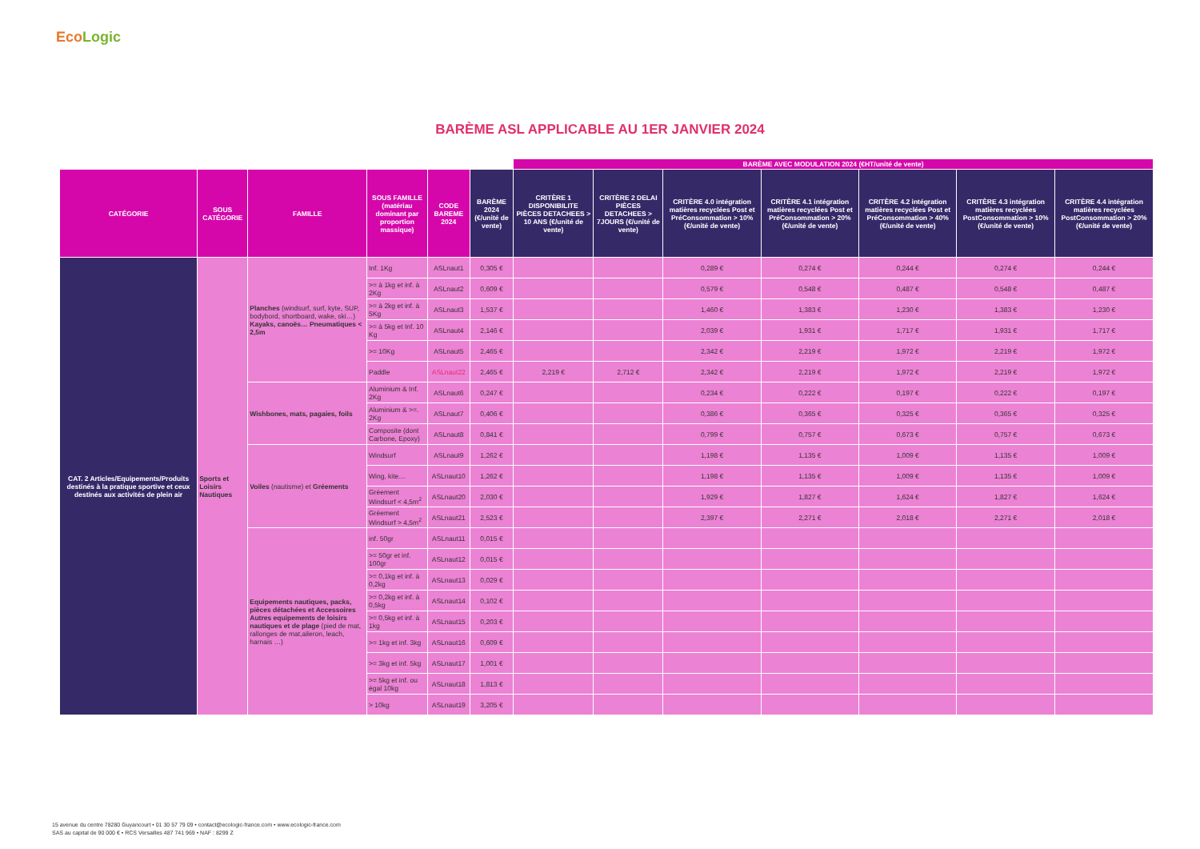EcoLogic
BARÈME ASL APPLICABLE AU 1ER JANVIER 2024
| | | | | | | BARÈME AVEC MODULATION 2024 (€HT/unité de vente) | | | | | | |
| --- | --- | --- | --- | --- | --- | --- | --- | --- | --- | --- | --- | --- |
| CATÉGORIE | SOUS CATÉGORIE | FAMILLE | SOUS FAMILLE (matériau dominant par proportion massique) | CODE BAREME 2024 | BARÈME 2024 (€/unité de vente) | CRITÈRE 1 DISPONIBILITE PIÈCES DETACHEES > 10 ANS (€/unité de vente) | CRITÈRE 2 DELAI PIÈCES DETACHEES > 7JOURS (€/unité de vente) | CRITÈRE 4.0 intégration matières recyclées Post et PréConsommation > 10% (€/unité de vente) | CRITÈRE 4.1 intégration matières recyclées Post et PréConsommation > 20% (€/unité de vente) | CRITÈRE 4.2 intégration matières recyclées Post et PréConsommation > 40% (€/unité de vente) | CRITÈRE 4.3 intégration matières recyclées PostConsommation > 10% (€/unité de vente) | CRITÈRE 4.4 intégration matières recyclées PostConsommation > 20% (€/unité de vente) |
| CAT. 2 Articles/Equipements/Produits destinés à la pratique sportive et ceux destinés aux activités de plein air | Sports et Loisirs Nautiques | Planches (windsurf, surf, kyte, SUP, bodybord, shortboard, wake, ski…) Kayaks, canoës… Pneumatiques < 2,5m | Inf. 1Kg | ASLnaut1 | 0,305 € | | | 0,289 € | 0,274 € | 0,244 € | 0,274 € | 0,244 € |
| | | | >= à 1kg et inf. à 2Kg | ASLnaut2 | 0,609 € | | | 0,579 € | 0,548 € | 0,487 € | 0,548 € | 0,487 € |
| | | | >= à 2kg et inf. à 5Kg | ASLnaut3 | 1,537 € | | | 1,460 € | 1,383 € | 1,230 € | 1,383 € | 1,230 € |
| | | | >= à 5kg et Inf. 10 Kg | ASLnaut4 | 2,146 € | | | 2,039 € | 1,931 € | 1,717 € | 1,931 € | 1,717 € |
| | | | >= 10Kg | ASLnaut5 | 2,465 € | | | 2,342 € | 2,219 € | 1,972 € | 2,219 € | 1,972 € |
| | | | Paddle | ASLnaut22 | 2,465 € | 2,219 € | 2,712 € | 2,342 € | 2,219 € | 1,972 € | 2,219 € | 1,972 € |
| | | Wishbones, mats, pagaies, foils | Aluminium & Inf. 2Kg | ASLnaut6 | 0,247 € | | | 0,234 € | 0,222 € | 0,197 € | 0,222 € | 0,197 € |
| | | | Aluminium & >=. 2Kg | ASLnaut7 | 0,406 € | | | 0,386 € | 0,365 € | 0,325 € | 0,365 € | 0,325 € |
| | | | Composite (dont Carbone, Epoxy) | ASLnaut8 | 0,841 € | | | 0,799 € | 0,757 € | 0,673 € | 0,757 € | 0,673 € |
| | | Voiles (nautisme) et Gréements | Windsurf | ASLnaut9 | 1,262 € | | | 1,198 € | 1,135 € | 1,009 € | 1,135 € | 1,009 € |
| | | | Wing, kite… | ASLnaut10 | 1,262 € | | | 1,198 € | 1,135 € | 1,009 € | 1,135 € | 1,009 € |
| | | | Gréement Windsurf < 4,5m<sup>2</sup> | ASLnaut20 | 2,030 € | | | 1,929 € | 1,827 € | 1,624 € | 1,827 € | 1,624 € |
| | | | Gréement Windsurf > 4,5m<sup>2</sup> | ASLnaut21 | 2,523 € | | | 2,397 € | 2,271 € | 2,018 € | 2,271 € | 2,018 € |
| | | Equipements nautiques, packs, pièces détachées et Accessoires Autres equipements de loisirs nautiques et de plage (pied de mat, rallonges de mat,aileron, leach, harnais …) | inf. 50gr | ASLnaut11 | 0,015 € | | | | | | | |
| | | | >= 50gr et inf. 100gr | ASLnaut12 | 0,015 € | | | | | | | |
| | | | >= 0,1kg et inf. à 0,2kg | ASLnaut13 | 0,029 € | | | | | | | |
| | | | >= 0,2kg et inf. à 0,5kg | ASLnaut14 | 0,102 € | | | | | | | |
| | | | >= 0,5kg et inf. à 1kg | ASLnaut15 | 0,203 € | | | | | | | |
| | | | >= 1kg et inf. 3kg | ASLnaut16 | 0,609 € | | | | | | | |
| | | | >= 3kg et inf. 5kg | ASLnaut17 | 1,001 € | | | | | | | |
| | | | >= 5kg et inf. ou égal 10kg | ASLnaut18 | 1,813 € | | | | | | | |
| | | | > 10kg | ASLnaut19 | 3,205 € | | | | | | | |
15 avenue du centre 78280 Guyancourt • 01 30 57 79 09 • contact@ecologic-france.com • www.ecologic-france.com
SAS au capital de 90 000 € • RCS Versailles 487 741 969 • NAF : 8299 Z